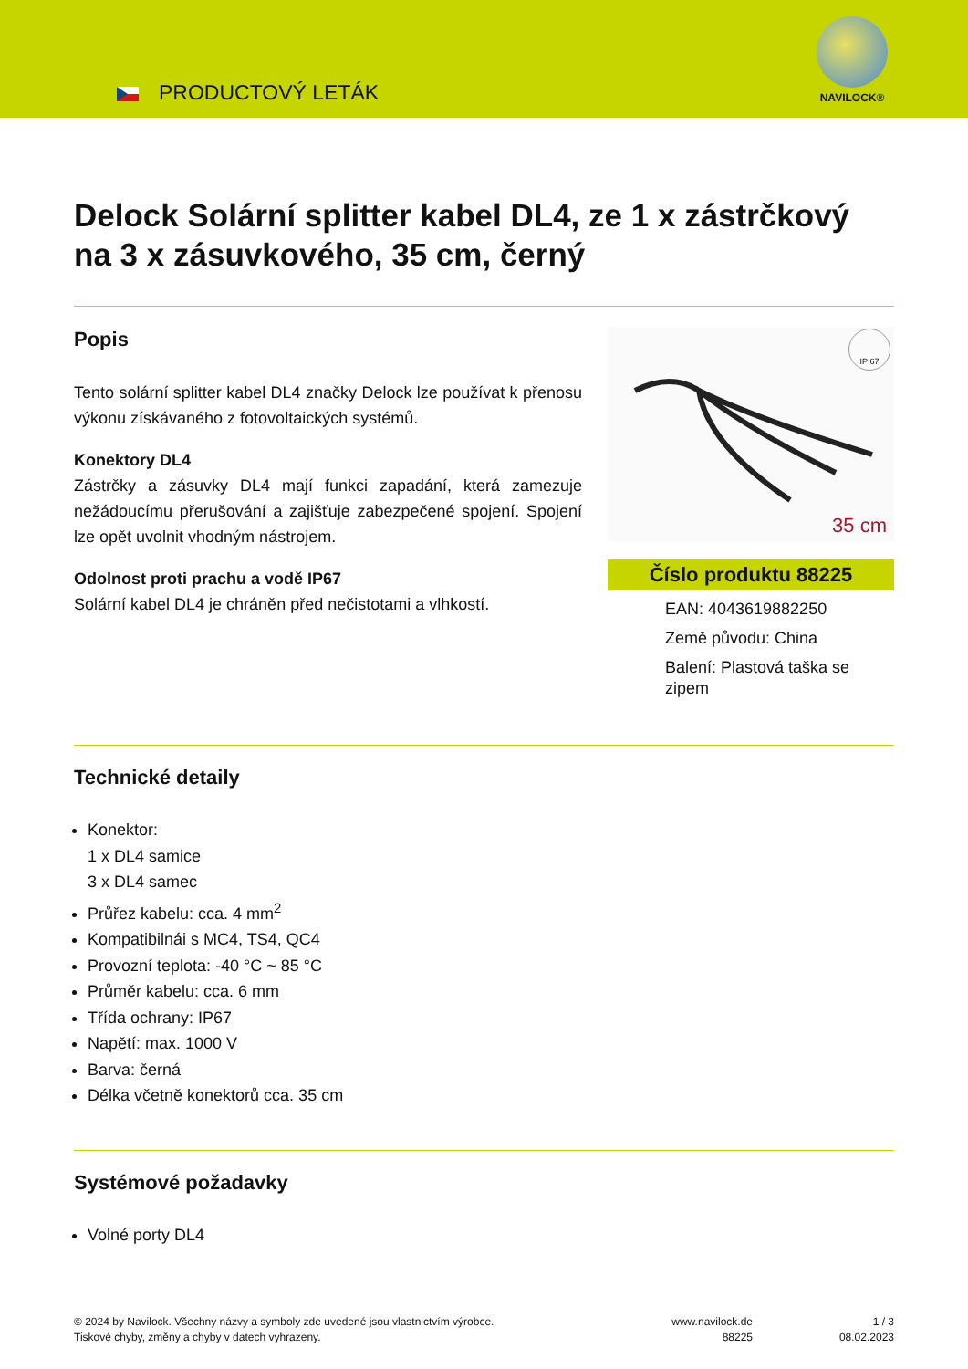PRODUCTOVÝ LETÁK
NAVILOCK®
Delock Solární splitter kabel DL4, ze 1 x zástrčkový na 3 x zásuvkového, 35 cm, černý
Popis
Tento solární splitter kabel DL4 značky Delock lze používat k přenosu výkonu získávaného z fotovoltaických systémů.
Konektory DL4
Zástrčky a zásuvky DL4 mají funkci zapadání, která zamezuje nežádoucímu přerušování a zajišťuje zabezpečené spojení. Spojení lze opět uvolnit vhodným nástrojem.
Odolnost proti prachu a vodě IP67
Solární kabel DL4 je chráněn před nečistotami a vlhkostí.
IP 67
35 cm
Číslo produktu 88225
EAN: 4043619882250
Země původu: China
Balení: Plastová taška se zipem
Technické detaily
Konektor:
1 x DL4 samice
3 x DL4 samec
Průřez kabelu: cca. 4 mm<sup>2</sup>
Kompatibilnái s MC4, TS4, QC4
Provozní teplota: -40 °C ~ 85 °C
Průměr kabelu: cca. 6 mm
Třída ochrany: IP67
Napětí: max. 1000 V
Barva: černá
Délka včetně konektorů cca. 35 cm
Systémové požadavky
Volné porty DL4
© 2024 by Navilock. Všechny názvy a symboly zde uvedené jsou vlastnictvím výrobce.
Tiskové chyby, změny a chyby v datech vyhrazeny.
www.navilock.de
88225
1 / 3
08.02.2023